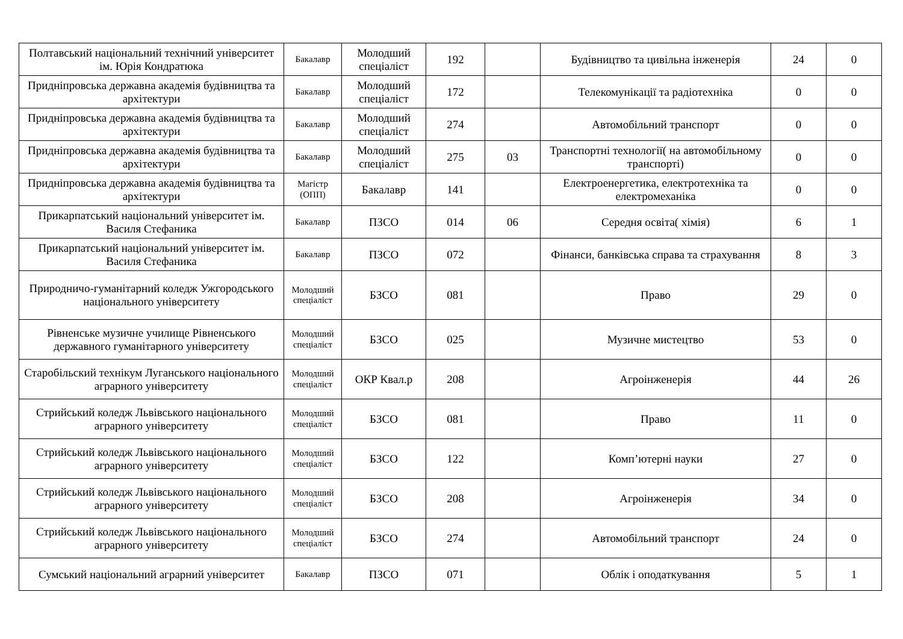| Полтавський національний технічний університет ім. Юрія Кондратюка | Бакалавр | Молодший спеціаліст | 192 | | Будівництво та цивільна інженерія | 24 | 0 |
| Придніпровська державна академія будівництва та архітектури | Бакалавр | Молодший спеціаліст | 172 | | Телекомунікації та радіотехніка | 0 | 0 |
| Придніпровська державна академія будівництва та архітектури | Бакалавр | Молодший спеціаліст | 274 | | Автомобільний транспорт | 0 | 0 |
| Придніпровська державна академія будівництва та архітектури | Бакалавр | Молодший спеціаліст | 275 | 03 | Транспортні технології( на автомобільному транспорті) | 0 | 0 |
| Придніпровська державна академія будівництва та архітектури | Магістр (ОПП) | Бакалавр | 141 | | Електроенергетика, електротехніка та електромеханіка | 0 | 0 |
| Прикарпатський національний університет ім. Василя Стефаника | Бакалавр | ПЗСО | 014 | 06 | Середня освіта( хімія) | 6 | 1 |
| Прикарпатський національний університет ім. Василя Стефаника | Бакалавр | ПЗСО | 072 | | Фінанси, банківська справа та страхування | 8 | 3 |
| Природничо-гуманітарний коледж Ужгородського національного університету | Молодший спеціаліст | БЗСО | 081 | | Право | 29 | 0 |
| Рівненське музичне училище Рівненського державного гуманітарного університету | Молодший спеціаліст | БЗСО | 025 | | Музичне мистецтво | 53 | 0 |
| Старобільский технікум Луганського національного аграрного університету | Молодший спеціаліст | ОКР Квал.р | 208 | | Агроінженерія | 44 | 26 |
| Стрийський коледж Львівського національного аграрного університету | Молодший спеціаліст | БЗСО | 081 | | Право | 11 | 0 |
| Стрийський коледж Львівського національного аграрного університету | Молодший спеціаліст | БЗСО | 122 | | Комп’ютерні науки | 27 | 0 |
| Стрийський коледж Львівського національного аграрного університету | Молодший спеціаліст | БЗСО | 208 | | Агроінженерія | 34 | 0 |
| Стрийський коледж Львівського національного аграрного університету | Молодший спеціаліст | БЗСО | 274 | | Автомобільний транспорт | 24 | 0 |
| Сумський національний аграрний університет | Бакалавр | ПЗСО | 071 | | Облік і оподаткування | 5 | 1 |